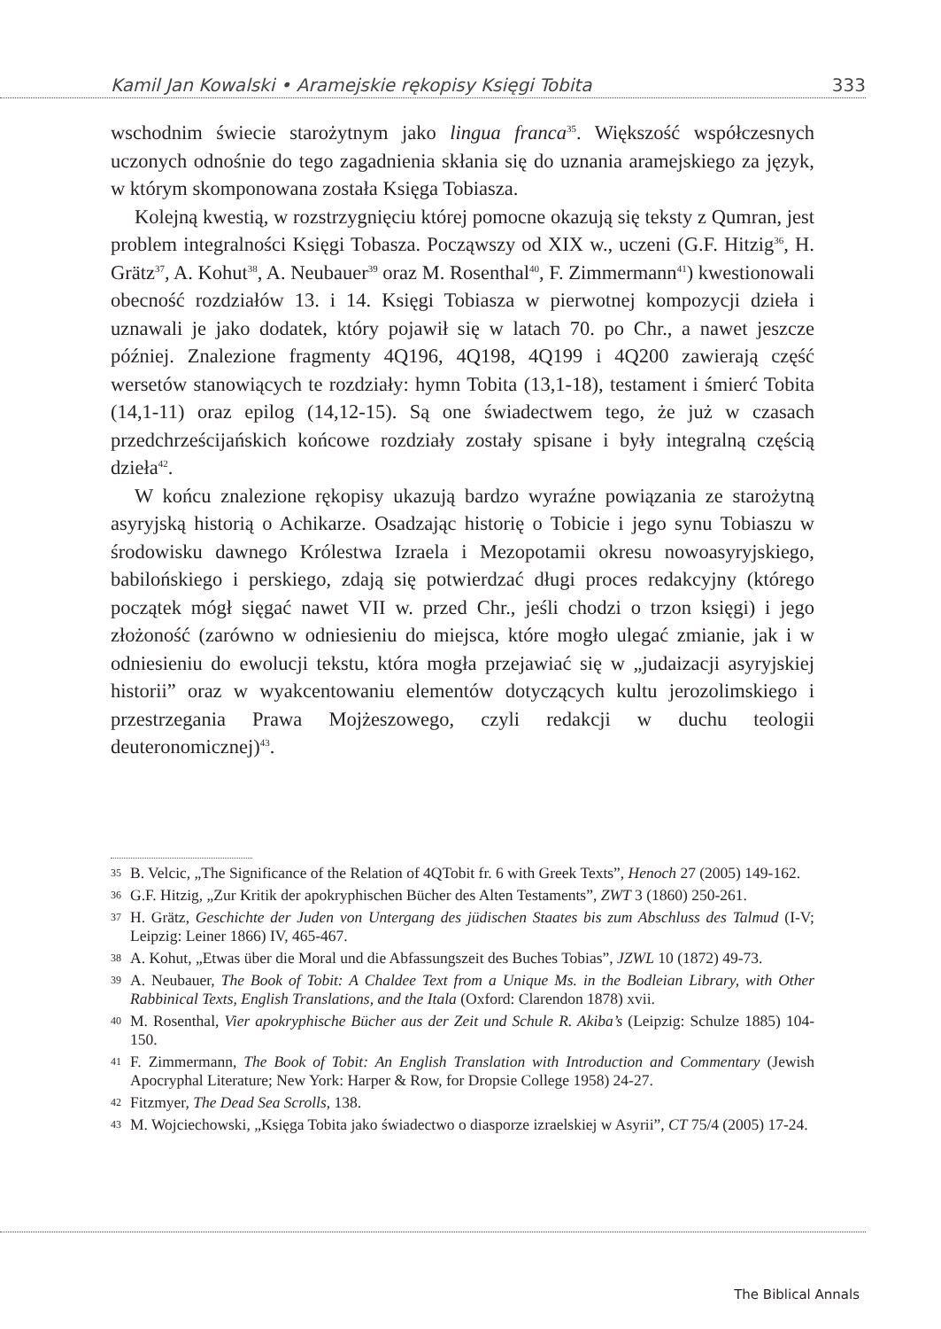Kamil Jan Kowalski • Aramejskie rękopisy Księgi Tobita 333
wschodnim świecie starożytnym jako lingua franca<sup>35</sup>. Większość współczesnych uczonych odnośnie do tego zagadnienia skłania się do uznania aramejskiego za język, w którym skomponowana została Księga Tobiasza.
Kolejną kwestią, w rozstrzygnięciu której pomocne okazują się teksty z Qumran, jest problem integralności Księgi Tobasza. Począwszy od XIX w., uczeni (G.F. Hitzig<sup>36</sup>, H. Grätz<sup>37</sup>, A. Kohut<sup>38</sup>, A. Neubauer<sup>39</sup> oraz M. Rosenthal<sup>40</sup>, F. Zimmermann<sup>41</sup>) kwestionowali obecność rozdziałów 13. i 14. Księgi Tobiasza w pierwotnej kompozycji dzieła i uznawali je jako dodatek, który pojawił się w latach 70. po Chr., a nawet jeszcze później. Znalezione fragmenty 4Q196, 4Q198, 4Q199 i 4Q200 zawierają część wersetów stanowiących te rozdziały: hymn Tobita (13,1-18), testament i śmierć Tobita (14,1-11) oraz epilog (14,12-15). Są one świadectwem tego, że już w czasach przedchrześcijańskich końcowe rozdziały zostały spisane i były integralną częścią dzieła<sup>42</sup>.
W końcu znalezione rękopisy ukazują bardzo wyraźne powiązania ze starożytną asyryjską historią o Achikarze. Osadzając historię o Tobicie i jego synu Tobiaszu w środowisku dawnego Królestwa Izraela i Mezopotamii okresu nowoasyryjskiego, babilońskiego i perskiego, zdają się potwierdzać długi proces redakcyjny (którego początek mógł sięgać nawet VII w. przed Chr., jeśli chodzi o trzon księgi) i jego złożoność (zarówno w odniesieniu do miejsca, które mogło ulegać zmianie, jak i w odniesieniu do ewolucji tekstu, która mogła przejawiać się w „judaizacji asyryjskiej historii” oraz w wyakcentowaniu elementów dotyczących kultu jerozolimskiego i przestrzegania Prawa Mojżeszowego, czyli redakcji w duchu teologii deuteronomicznej)<sup>43</sup>.
35 B. Velcic, „The Significance of the Relation of 4QTobit fr. 6 with Greek Texts”, Henoch 27 (2005) 149-162.
36 G.F. Hitzig, „Zur Kritik der apokryphischen Bücher des Alten Testaments”, ZWT 3 (1860) 250-261.
37 H. Grätz, Geschichte der Juden von Untergang des jüdischen Staates bis zum Abschluss des Talmud (I-V; Leipzig: Leiner 1866) IV, 465-467.
38 A. Kohut, „Etwas über die Moral und die Abfassungszeit des Buches Tobias”, JZWL 10 (1872) 49-73.
39 A. Neubauer, The Book of Tobit: A Chaldee Text from a Unique Ms. in the Bodleian Library, with Other Rabbinical Texts, English Translations, and the Itala (Oxford: Clarendon 1878) xvii.
40 M. Rosenthal, Vier apokryphische Bücher aus der Zeit und Schule R. Akiba’s (Leipzig: Schulze 1885) 104-150.
41 F. Zimmermann, The Book of Tobit: An English Translation with Introduction and Commentary (Jewish Apocryphal Literature; New York: Harper & Row, for Dropsie College 1958) 24-27.
42 Fitzmyer, The Dead Sea Scrolls, 138.
43 M. Wojciechowski, „Księga Tobita jako świadectwo o diasporze izraelskiej w Asyrii”, CT 75/4 (2005) 17-24.
The Biblical Annals